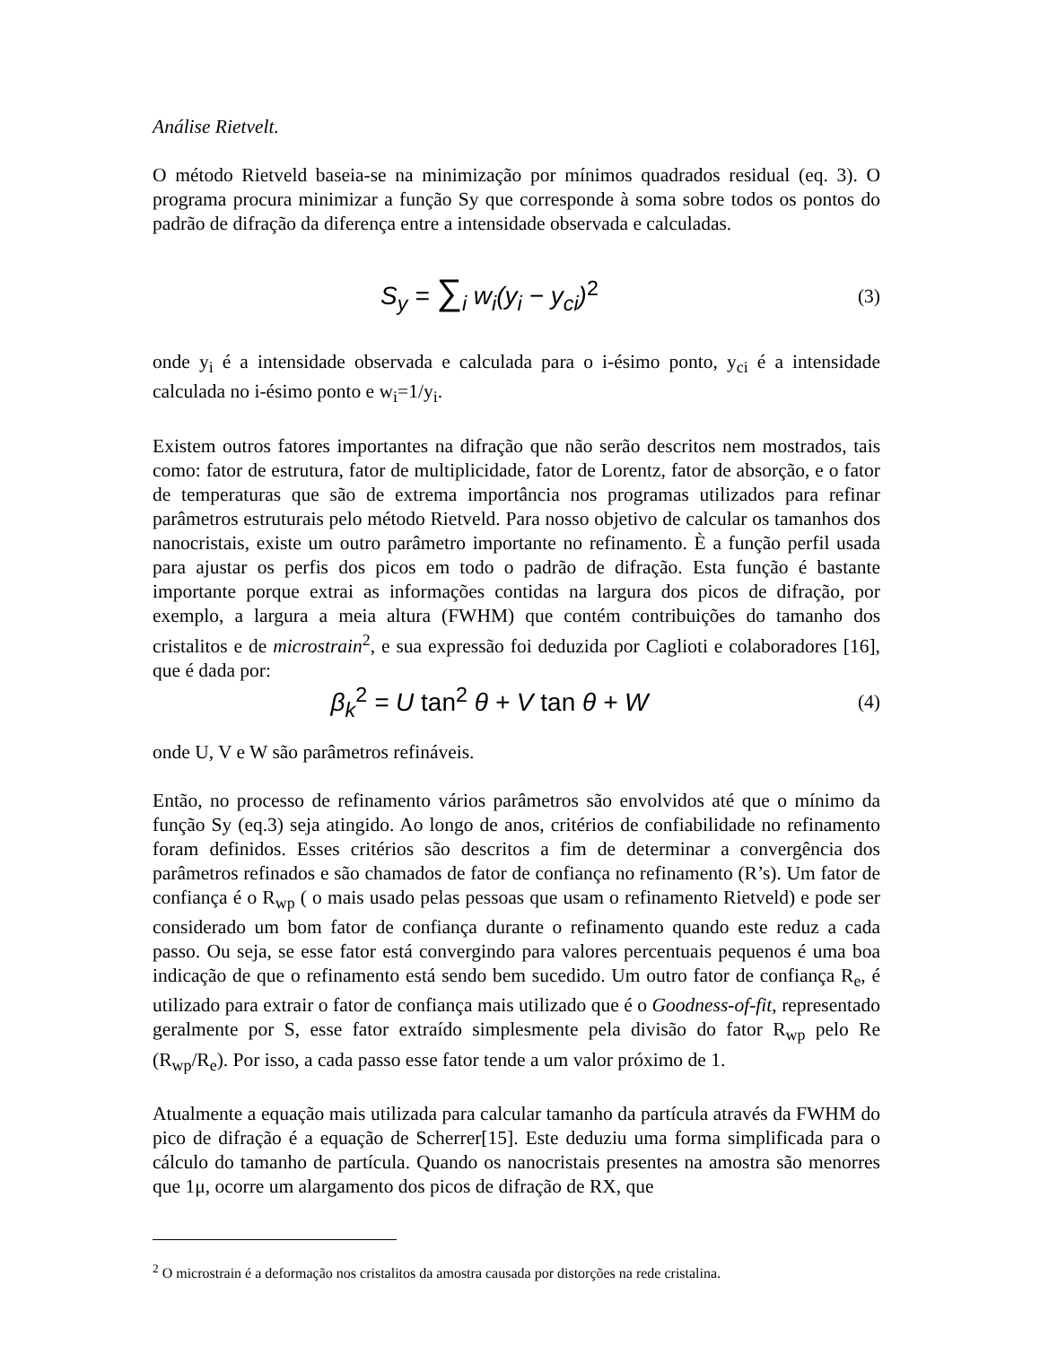Análise Rietvelt.
O método Rietveld baseia-se na minimização por mínimos quadrados residual (eq. 3). O programa procura minimizar a função Sy que corresponde à soma sobre todos os pontos do padrão de difração da diferença entre a intensidade observada e calculadas.
S<sub>y</sub> = ∑<sub>i</sub> w<sub>i</sub>(y<sub>i</sub> − y<sub>ci</sub>)<sup>2</sup>
(3)
onde y<sub>i</sub> é a intensidade observada e calculada para o i-ésimo ponto, y<sub>ci</sub> é a intensidade calculada no i-ésimo ponto e w<sub>i</sub>=1/y<sub>i</sub>.
Existem outros fatores importantes na difração que não serão descritos nem mostrados, tais como: fator de estrutura, fator de multiplicidade, fator de Lorentz, fator de absorção, e o fator de temperaturas que são de extrema importância nos programas utilizados para refinar parâmetros estruturais pelo método Rietveld. Para nosso objetivo de calcular os tamanhos dos nanocristais, existe um outro parâmetro importante no refinamento. È a função perfil usada para ajustar os perfis dos picos em todo o padrão de difração. Esta função é bastante importante porque extrai as informações contidas na largura dos picos de difração, por exemplo, a largura a meia altura (FWHM) que contém contribuições do tamanho dos cristalitos e de microstrain<sup>2</sup>, e sua expressão foi deduzida por Caglioti e colaboradores [16], que é dada por:
β<sub>k</sub><sup>2</sup> = U tan<sup>2</sup> θ + V tan θ + W
(4)
onde U, V e W são parâmetros refináveis.
Então, no processo de refinamento vários parâmetros são envolvidos até que o mínimo da função Sy (eq.3) seja atingido. Ao longo de anos, critérios de confiabilidade no refinamento foram definidos. Esses critérios são descritos a fim de determinar a convergência dos parâmetros refinados e são chamados de fator de confiança no refinamento (R’s). Um fator de confiança é o R<sub>wp</sub> ( o mais usado pelas pessoas que usam o refinamento Rietveld) e pode ser considerado um bom fator de confiança durante o refinamento quando este reduz a cada passo. Ou seja, se esse fator está convergindo para valores percentuais pequenos é uma boa indicação de que o refinamento está sendo bem sucedido. Um outro fator de confiança R<sub>e</sub>, é utilizado para extrair o fator de confiança mais utilizado que é o Goodness-of-fit, representado geralmente por S, esse fator extraído simplesmente pela divisão do fator R<sub>wp</sub> pelo Re (R<sub>wp</sub>/R<sub>e</sub>). Por isso, a cada passo esse fator tende a um valor próximo de 1.
Atualmente a equação mais utilizada para calcular tamanho da partícula através da FWHM do pico de difração é a equação de Scherrer[15]. Este deduziu uma forma simplificada para o cálculo do tamanho de partícula. Quando os nanocristais presentes na amostra são menorres que 1μ, ocorre um alargamento dos picos de difração de RX, que
<sup>2</sup> O microstrain é a deformação nos cristalitos da amostra causada por distorções na rede cristalina.